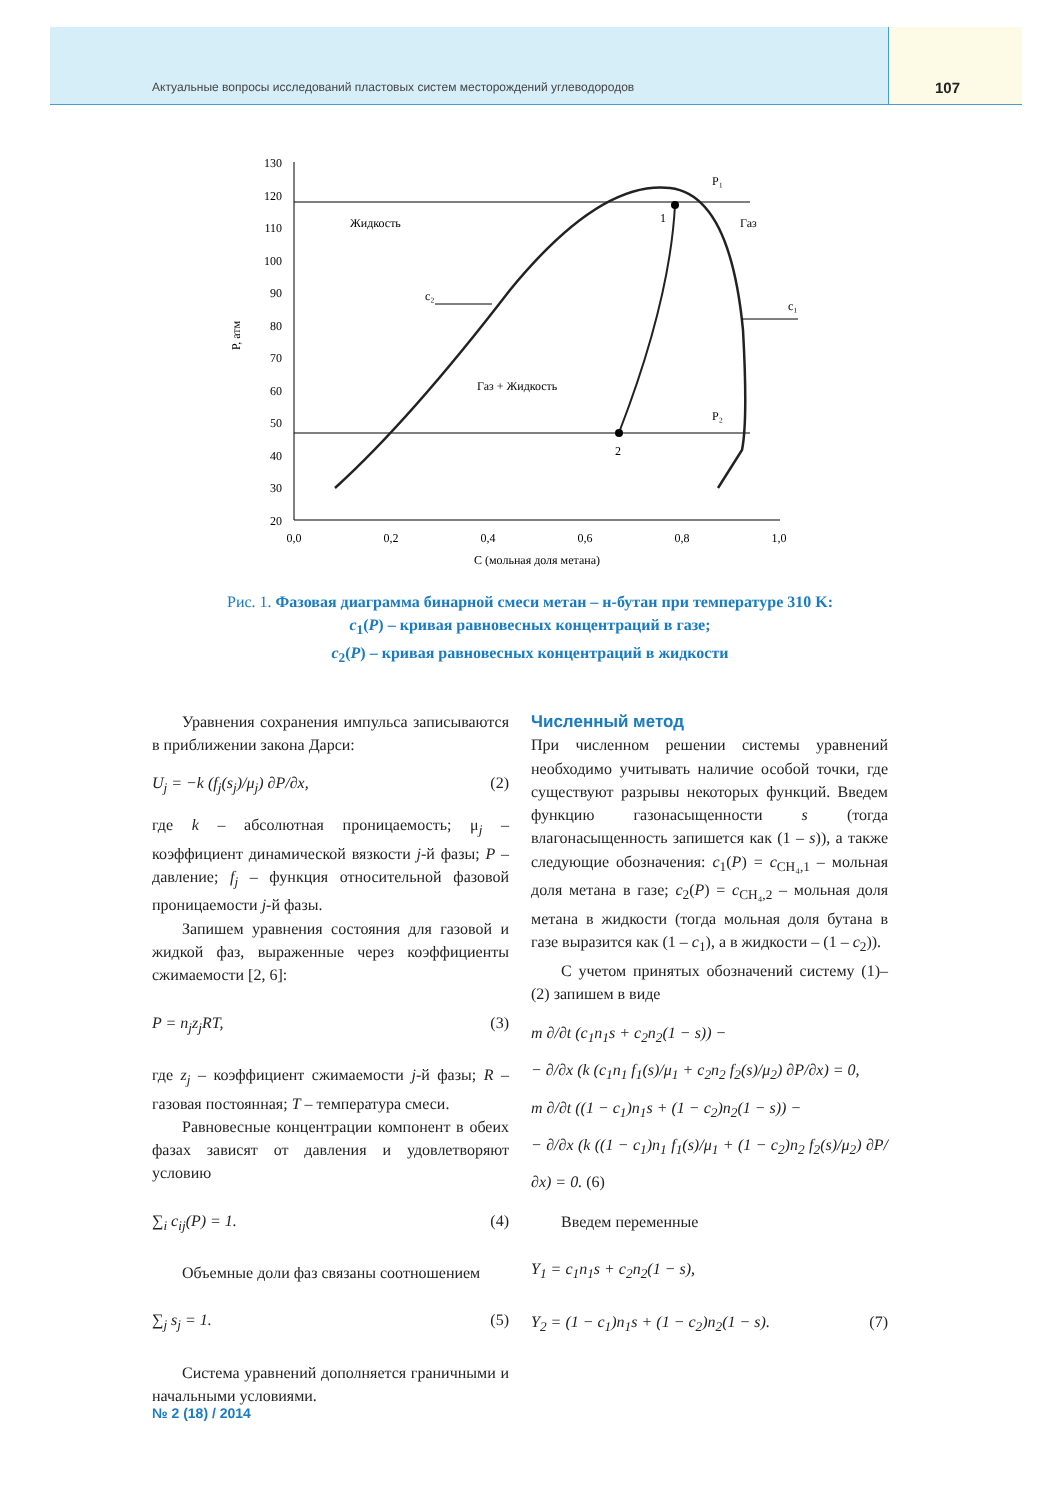Актуальные вопросы исследований пластовых систем месторождений углеводородов
107
130
120
110
100
90
80
70
60
50
40
30
20
0,0
0,2
0,4
0,6
0,8
1,0
C (мольная доля метана)
P, атм
Жидкость
Газ
Газ + Жидкость
P₁
P₂
1
2
c₂
c₁
Рис. 1. Фазовая диаграмма бинарной смеси метан – н-бутан при температуре 310 K:
c<sub>1</sub>(P) – кривая равновесных концентраций в газе;
c<sub>2</sub>(P) – кривая равновесных концентраций в жидкости
Уравнения сохранения импульса записываются в приближении закона Дарси:
U<sub>j</sub> = −k (f<sub>j</sub>(s<sub>j</sub>)/μ<sub>j</sub>) ∂P/∂x, (2)
где k – абсолютная проницаемость; μ<sub>j</sub> – коэффициент динамической вязкости j-й фазы; P – давление; f<sub>j</sub> – функция относительной фазовой проницаемости j-й фазы.
Запишем уравнения состояния для газовой и жидкой фаз, выраженные через коэффициенты сжимаемости [2, 6]:
P = n<sub>j</sub>z<sub>j</sub>RT, (3)
где z<sub>j</sub> – коэффициент сжимаемости j-й фазы; R – газовая постоянная; T – температура смеси.
Равновесные концентрации компонент в обеих фазах зависят от давления и удовлетворяют условию
∑<sub>i</sub> c<sub>ij</sub>(P) = 1. (4)
Объемные доли фаз связаны соотношением
∑<sub>j</sub> s<sub>j</sub> = 1. (5)
Система уравнений дополняется граничными и начальными условиями.
Численный метод
При численном решении системы уравнений необходимо учитывать наличие особой точки, где существуют разрывы некоторых функций. Введем функцию газонасыщенности s (тогда влагонасыщенность запишется как (1 – s)), а также следующие обозначения: c<sub>1</sub>(P) = c<sub>CH₄,1</sub> – мольная доля метана в газе; c<sub>2</sub>(P) = c<sub>CH₄,2</sub> – мольная доля метана в жидкости (тогда мольная доля бутана в газе выразится как (1 – c<sub>1</sub>), а в жидкости – (1 – c<sub>2</sub>)).
С учетом принятых обозначений систему (1)–(2) запишем в виде
m ∂/∂t (c<sub>1</sub>n<sub>1</sub>s + c<sub>2</sub>n<sub>2</sub>(1 − s)) −
− ∂/∂x (k (c<sub>1</sub>n<sub>1</sub> f<sub>1</sub>(s)/μ<sub>1</sub> + c<sub>2</sub>n<sub>2</sub> f<sub>2</sub>(s)/μ<sub>2</sub>) ∂P/∂x) = 0,
m ∂/∂t ((1 − c<sub>1</sub>)n<sub>1</sub>s + (1 − c<sub>2</sub>)n<sub>2</sub>(1 − s)) −
− ∂/∂x (k ((1 − c<sub>1</sub>)n<sub>1</sub> f<sub>1</sub>(s)/μ<sub>1</sub> + (1 − c<sub>2</sub>)n<sub>2</sub> f<sub>2</sub>(s)/μ<sub>2</sub>) ∂P/∂x) = 0. (6)
Введем переменные
Y<sub>1</sub> = c<sub>1</sub>n<sub>1</sub>s + c<sub>2</sub>n<sub>2</sub>(1 − s),
Y<sub>2</sub> = (1 − c<sub>1</sub>)n<sub>1</sub>s + (1 − c<sub>2</sub>)n<sub>2</sub>(1 − s). (7)
№ 2 (18) / 2014